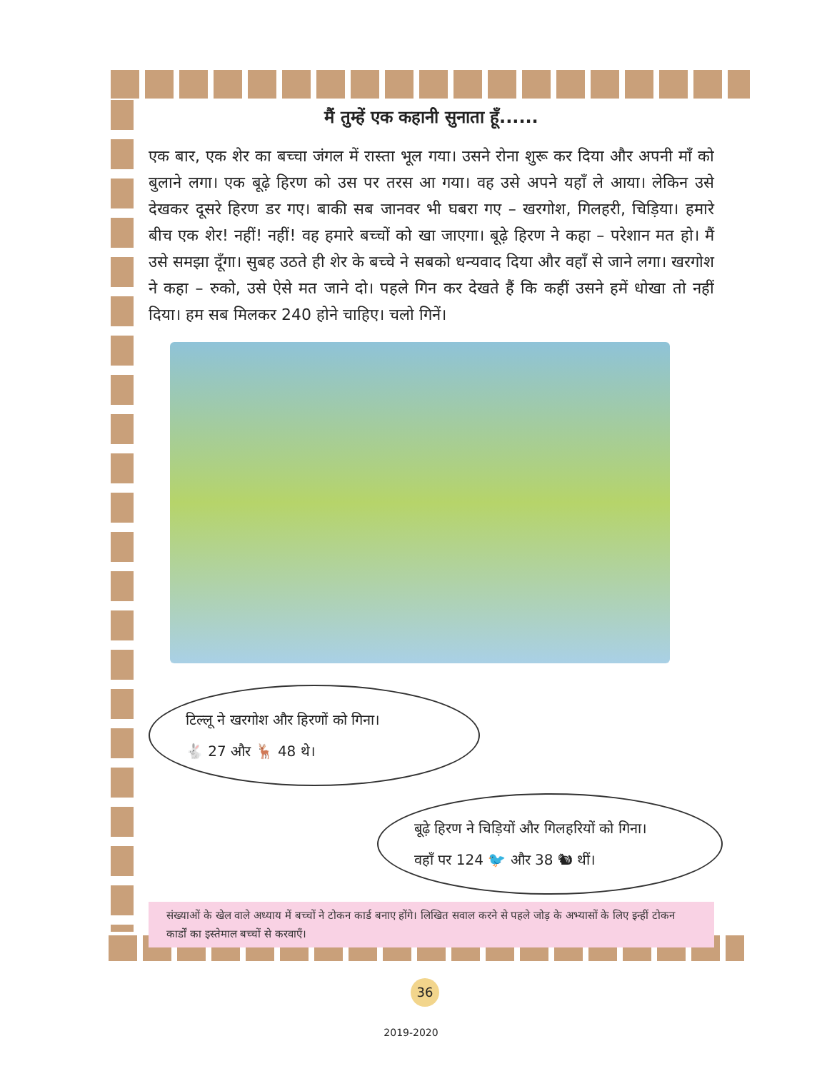मैं तुम्हें एक कहानी सुनाता हूँ......
एक बार, एक शेर का बच्चा जंगल में रास्ता भूल गया। उसने रोना शुरू कर दिया और अपनी माँ को बुलाने लगा। एक बूढ़े हिरण को उस पर तरस आ गया। वह उसे अपने यहाँ ले आया। लेकिन उसे देखकर दूसरे हिरण डर गए। बाकी सब जानवर भी घबरा गए – खरगोश, गिलहरी, चिड़िया। हमारे बीच एक शेर! नहीं! नहीं! वह हमारे बच्चों को खा जाएगा। बूढ़े हिरण ने कहा – परेशान मत हो। मैं उसे समझा दूँगा। सुबह उठते ही शेर के बच्चे ने सबको धन्यवाद दिया और वहाँ से जाने लगा। खरगोश ने कहा – रुको, उसे ऐसे मत जाने दो। पहले गिन कर देखते हैं कि कहीं उसने हमें धोखा तो नहीं दिया। हम सब मिलकर 240 होने चाहिए। चलो गिनें।
टिल्लू ने खरगोश और हिरणों को गिना।
🐇 27 और 🦌 48 थे।
बूढ़े हिरण ने चिड़ियों और गिलहरियों को गिना।
वहाँ पर 124 🐦 और 38 🐿 थीं।
संख्याओं के खेल वाले अध्याय में बच्चों ने टोकन कार्ड बनाए होंगे। लिखित सवाल करने से पहले जोड़ के अभ्यासों के लिए इन्हीं टोकन कार्डों का इस्तेमाल बच्चों से करवाएँ।
36
2019-2020